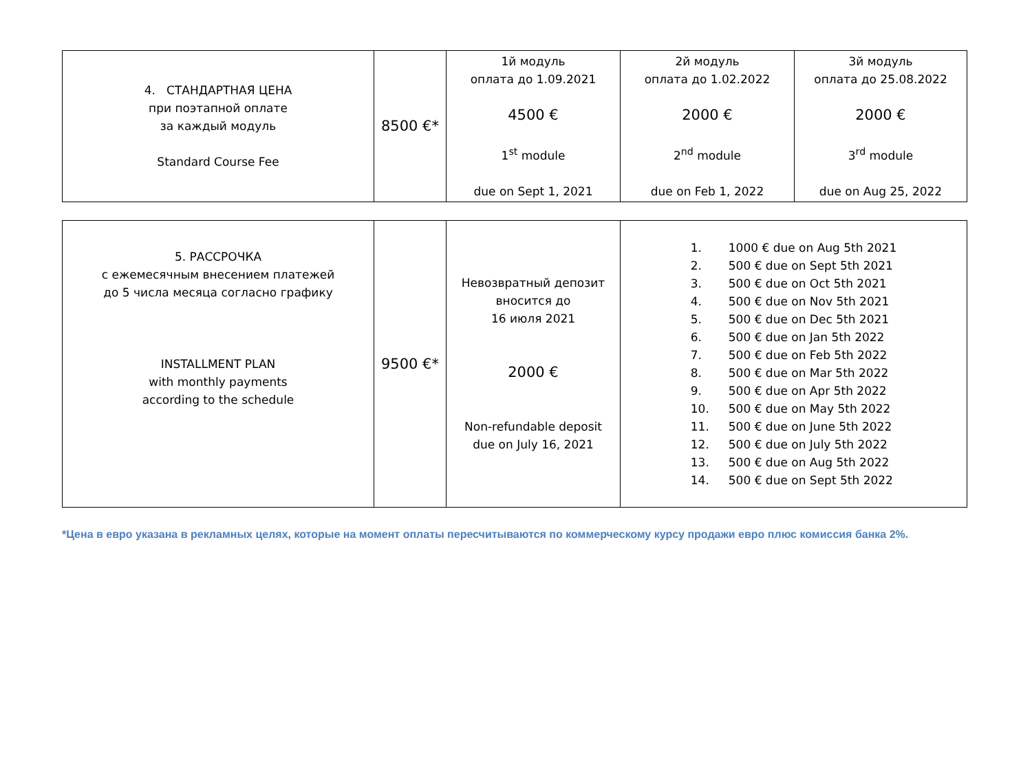| 4. СТАНДАРТНАЯ ЦЕНА при поэтапной оплате за каждый модуль Standard Course Fee | 8500 €* | 1й модуль оплата до 1.09.2021 4500 € 1<sup>st</sup> module due on Sept 1, 2021 | 2й модуль оплата до 1.02.2022 2000 € 2<sup>nd</sup> module due on Feb 1, 2022 | 3й модуль оплата до 25.08.2022 2000 € 3<sup>rd</sup> module due on Aug 25, 2022 |
| 5. РАССРОЧКА с ежемесячным внесением платежей до 5 числа месяца согласно графику INSTALLMENT PLAN with monthly payments according to the schedule | 9500 €* | Невозвратный депозит вносится до 16 июля 2021 2000 € Non-refundable deposit due on July 16, 2021 | 1. 1000 € due on Aug 5th 2021 2. 500 € due on Sept 5th 2021 3. 500 € due on Oct 5th 2021 4. 500 € due on Nov 5th 2021 5. 500 € due on Dec 5th 2021 6. 500 € due on Jan 5th 2022 7. 500 € due on Feb 5th 2022 8. 500 € due on Mar 5th 2022 9. 500 € due on Apr 5th 2022 10. 500 € due on May 5th 2022 11. 500 € due on June 5th 2022 12. 500 € due on July 5th 2022 13. 500 € due on Aug 5th 2022 14. 500 € due on Sept 5th 2022 |
*Цена в евро указана в рекламных целях, которые на момент оплаты пересчитываются по коммерческому курсу продажи евро плюс комиссия банка 2%.